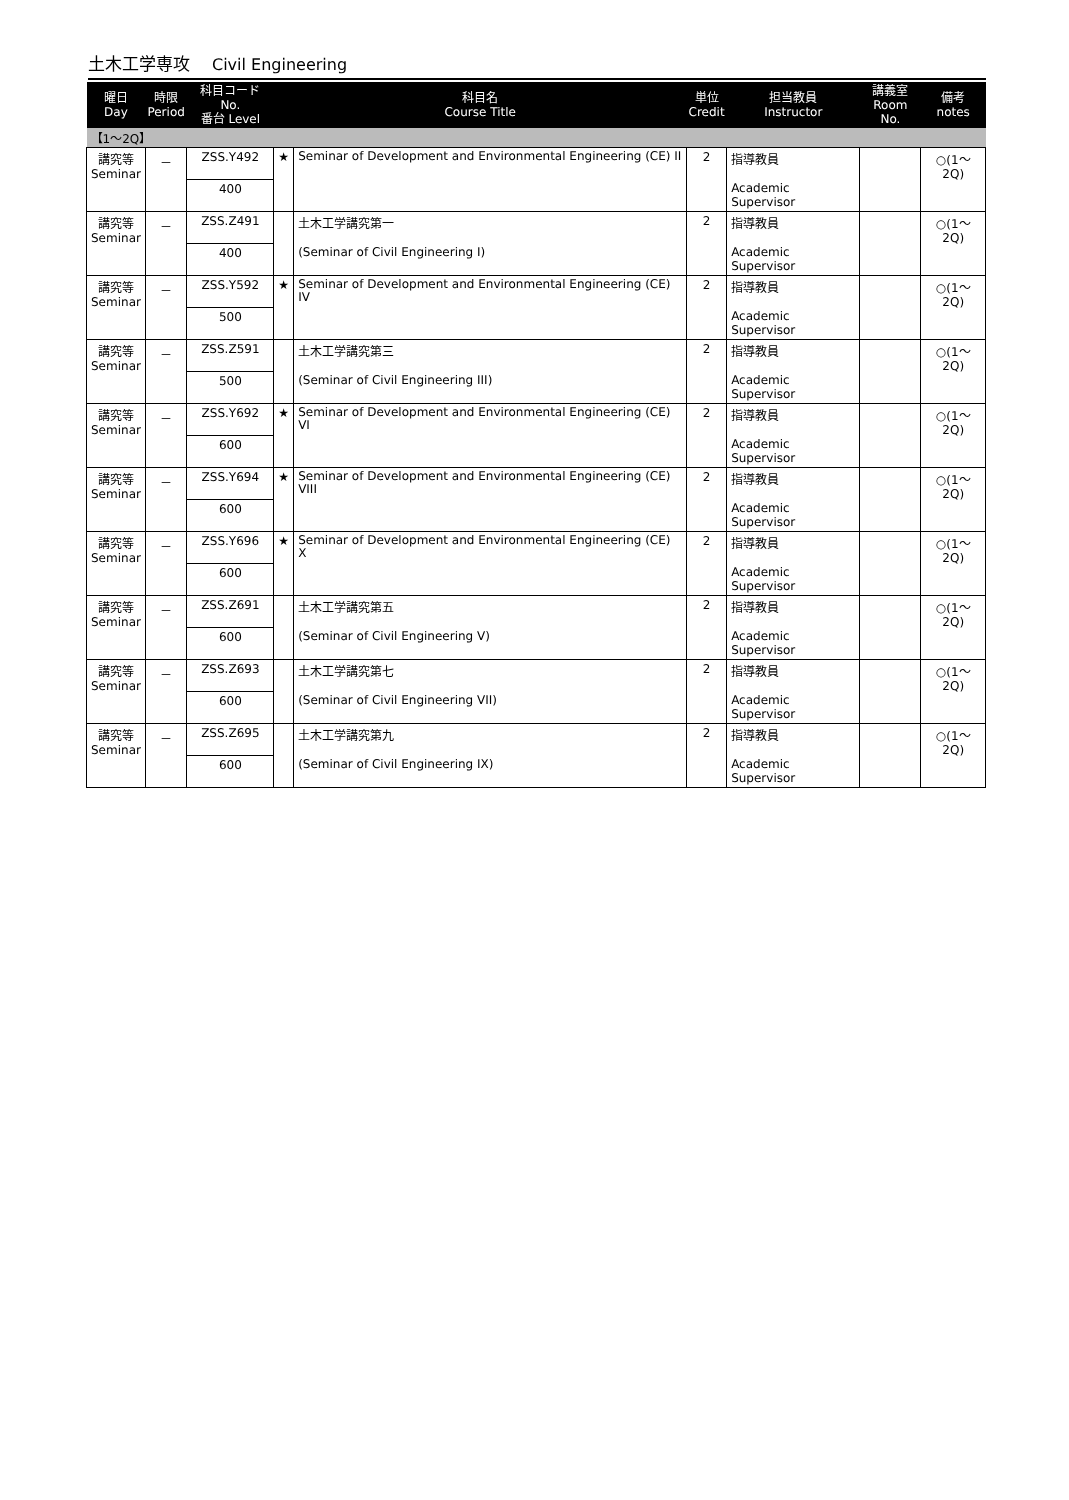土木工学専攻 Civil Engineering
| 曜日 Day | 時限 Period | 科目コード No. 番台 Level | 科目名 Course Title | | 単位 Credit | 担当教員 Instructor | 講義室 Room No. | 備考 notes |
| --- | --- | --- | --- | --- | --- | --- | --- | --- |
| 【1～2Q】 | | | | | | | | |
| 講究等 Seminar | － | ZSS.Y492 | ★ | Seminar of Development and Environmental Engineering (CE) II | 2 | 指導教員 Academic Supervisor | | ○(1～2Q) |
| | | 400 | | | | | | |
| 講究等 Seminar | － | ZSS.Z491 | | 土木工学講究第一 (Seminar of Civil Engineering I) | 2 | 指導教員 Academic Supervisor | | ○(1～2Q) |
| | | 400 | | | | | | |
| 講究等 Seminar | － | ZSS.Y592 | ★ | Seminar of Development and Environmental Engineering (CE) IV | 2 | 指導教員 Academic Supervisor | | ○(1～2Q) |
| | | 500 | | | | | | |
| 講究等 Seminar | － | ZSS.Z591 | | 土木工学講究第三 (Seminar of Civil Engineering III) | 2 | 指導教員 Academic Supervisor | | ○(1～2Q) |
| | | 500 | | | | | | |
| 講究等 Seminar | － | ZSS.Y692 | ★ | Seminar of Development and Environmental Engineering (CE) VI | 2 | 指導教員 Academic Supervisor | | ○(1～2Q) |
| | | 600 | | | | | | |
| 講究等 Seminar | － | ZSS.Y694 | ★ | Seminar of Development and Environmental Engineering (CE) VIII | 2 | 指導教員 Academic Supervisor | | ○(1～2Q) |
| | | 600 | | | | | | |
| 講究等 Seminar | － | ZSS.Y696 | ★ | Seminar of Development and Environmental Engineering (CE) X | 2 | 指導教員 Academic Supervisor | | ○(1～2Q) |
| | | 600 | | | | | | |
| 講究等 Seminar | － | ZSS.Z691 | | 土木工学講究第五 (Seminar of Civil Engineering V) | 2 | 指導教員 Academic Supervisor | | ○(1～2Q) |
| | | 600 | | | | | | |
| 講究等 Seminar | － | ZSS.Z693 | | 土木工学講究第七 (Seminar of Civil Engineering VII) | 2 | 指導教員 Academic Supervisor | | ○(1～2Q) |
| | | 600 | | | | | | |
| 講究等 Seminar | － | ZSS.Z695 | | 土木工学講究第九 (Seminar of Civil Engineering IX) | 2 | 指導教員 Academic Supervisor | | ○(1～2Q) |
| | | 600 | | | | | | |